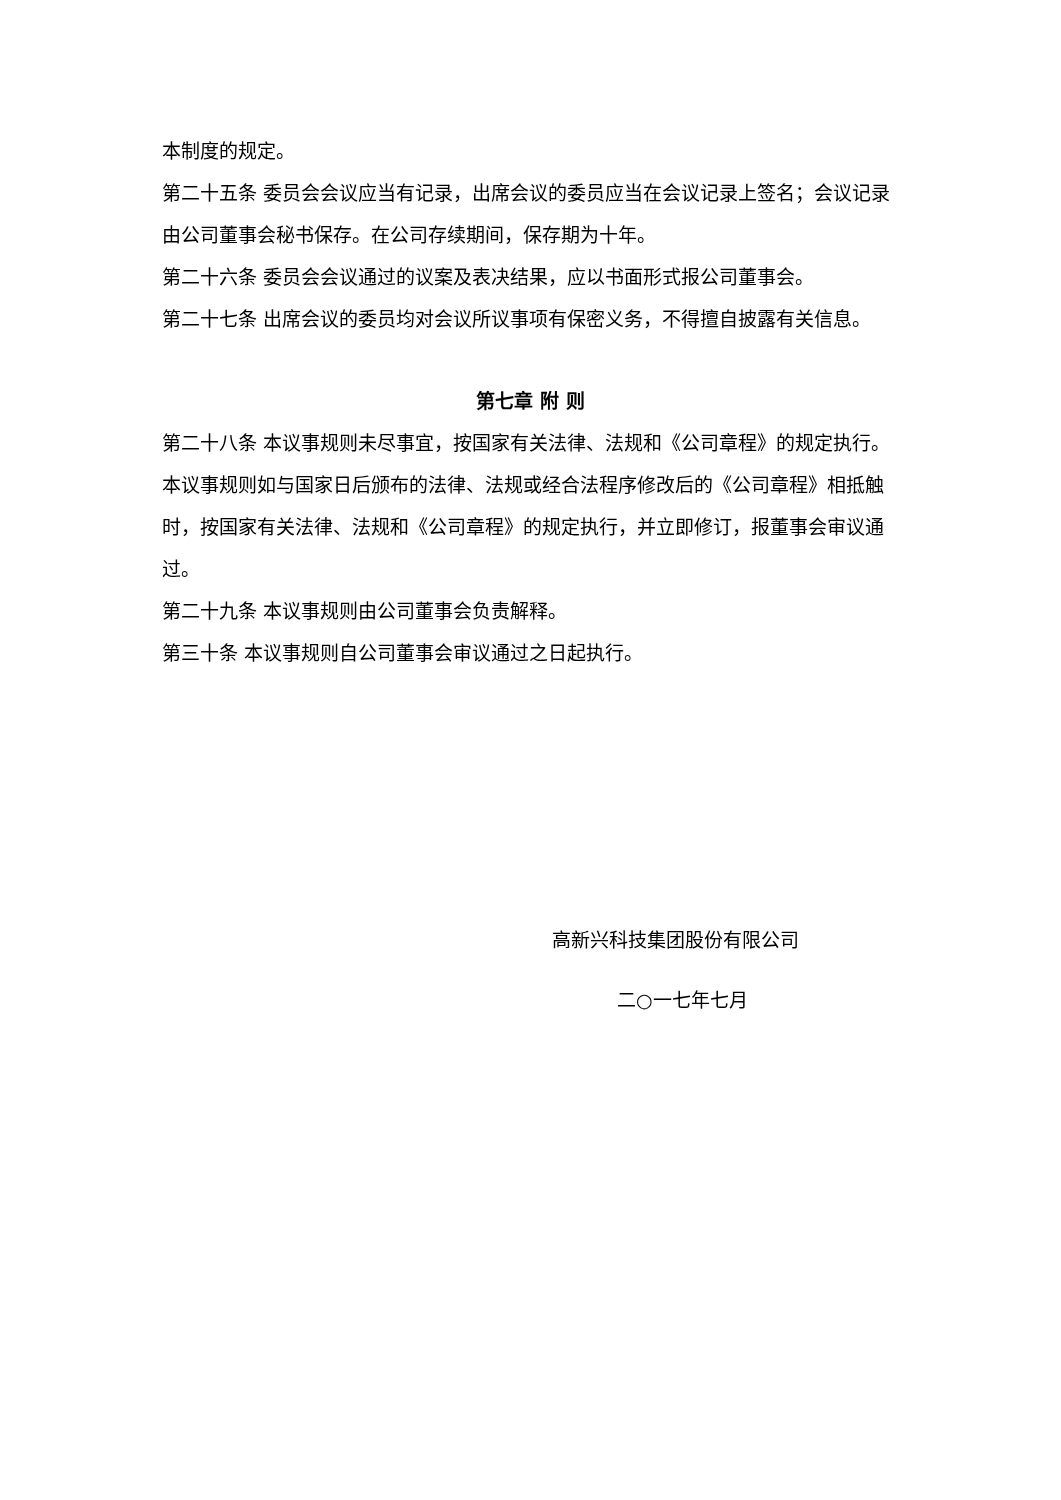本制度的规定。
第二十五条 委员会会议应当有记录，出席会议的委员应当在会议记录上签名；会议记录由公司董事会秘书保存。在公司存续期间，保存期为十年。
第二十六条 委员会会议通过的议案及表决结果，应以书面形式报公司董事会。
第二十七条 出席会议的委员均对会议所议事项有保密义务，不得擅自披露有关信息。
第七章 附 则
第二十八条 本议事规则未尽事宜，按国家有关法律、法规和《公司章程》的规定执行。本议事规则如与国家日后颁布的法律、法规或经合法程序修改后的《公司章程》相抵触时，按国家有关法律、法规和《公司章程》的规定执行，并立即修订，报董事会审议通过。
第二十九条 本议事规则由公司董事会负责解释。
第三十条 本议事规则自公司董事会审议通过之日起执行。
高新兴科技集团股份有限公司
二○一七年七月